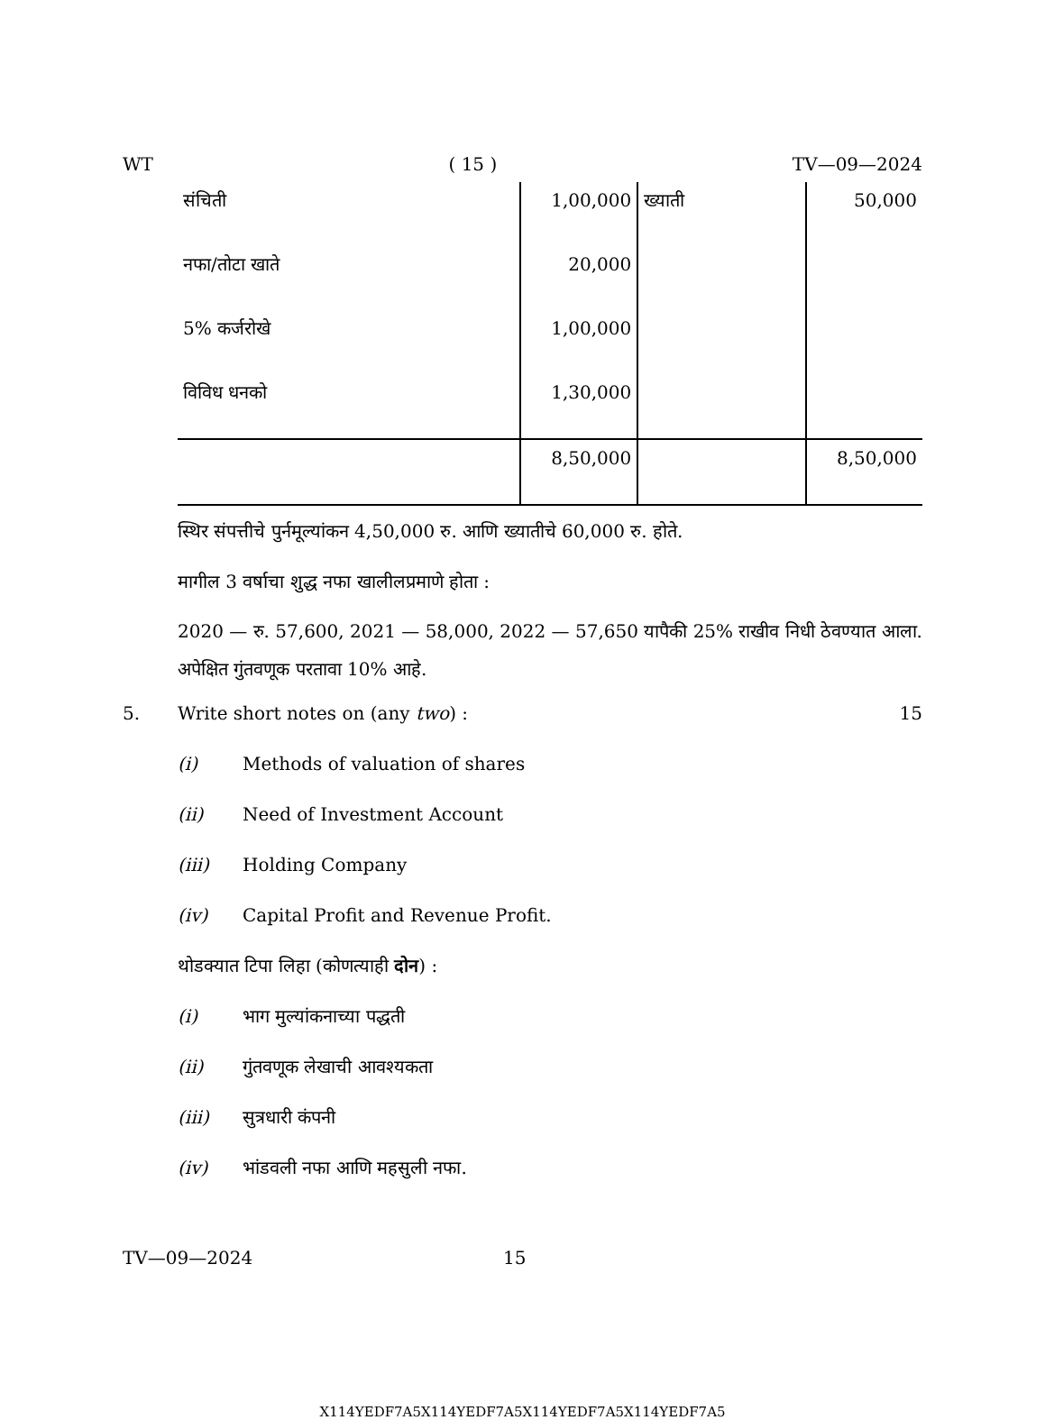WT ( 15 ) TV—09—2024
| संचिती | 1,00,000 | ख्याती | 50,000 |
| नफा/तोटा खाते | 20,000 | | |
| 5% कर्जरोखे | 1,00,000 | | |
| विविध धनको | 1,30,000 | | |
| | 8,50,000 | | 8,50,000 |
स्थिर संपत्तीचे पुर्नमूल्यांकन 4,50,000 रु. आणि ख्यातीचे 60,000 रु. होते.
मागील 3 वर्षाचा शुद्ध नफा खालीलप्रमाणे होता :
2020 — रु. 57,600, 2021 — 58,000, 2022 — 57,650 यापैकी 25% राखीव निधी ठेवण्यात आला. अपेक्षित गुंतवणूक परतावा 10% आहे.
5. Write short notes on (any two) : 15
(i) Methods of valuation of shares
(ii) Need of Investment Account
(iii) Holding Company
(iv) Capital Profit and Revenue Profit.
थोडक्यात टिपा लिहा (कोणत्याही दोन) :
(i) भाग मुल्यांकनाच्या पद्धती
(ii) गुंतवणूक लेखाची आवश्यकता
(iii) सुत्रधारी कंपनी
(iv) भांडवली नफा आणि महसुली नफा.
TV—09—2024 15
X114YEDF7A5X114YEDF7A5X114YEDF7A5X114YEDF7A5